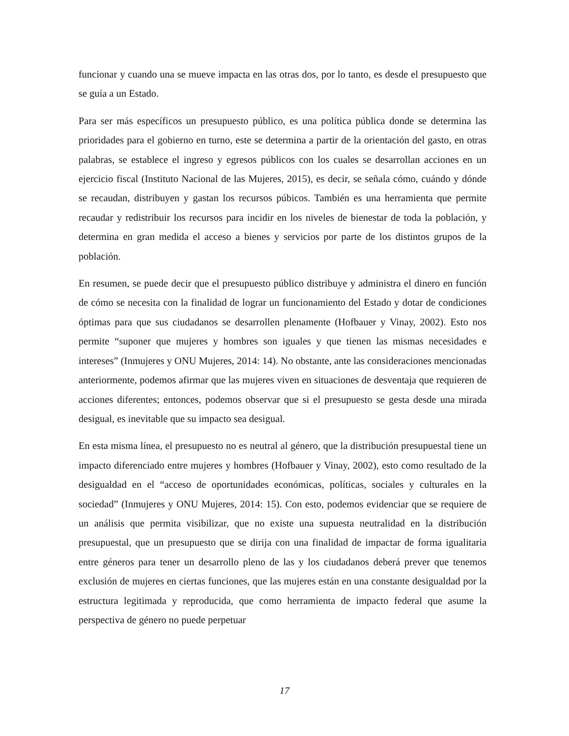funcionar y cuando una se mueve impacta en las otras dos, por lo tanto, es desde el presupuesto que se guía a un Estado.
Para ser más específicos un presupuesto público, es una política pública donde se determina las prioridades para el gobierno en turno, este se determina a partir de la orientación del gasto, en otras palabras, se establece el ingreso y egresos públicos con los cuales se desarrollan acciones en un ejercicio fiscal (Instituto Nacional de las Mujeres, 2015), es decir, se señala cómo, cuándo y dónde se recaudan, distribuyen y gastan los recursos púbicos. También es una herramienta que permite recaudar y redistribuir los recursos para incidir en los niveles de bienestar de toda la población, y determina en gran medida el acceso a bienes y servicios por parte de los distintos grupos de la población.
En resumen, se puede decir que el presupuesto público distribuye y administra el dinero en función de cómo se necesita con la finalidad de lograr un funcionamiento del Estado y dotar de condiciones óptimas para que sus ciudadanos se desarrollen plenamente (Hofbauer y Vinay, 2002). Esto nos permite “suponer que mujeres y hombres son iguales y que tienen las mismas necesidades e intereses” (Inmujeres y ONU Mujeres, 2014: 14). No obstante, ante las consideraciones mencionadas anteriormente, podemos afirmar que las mujeres viven en situaciones de desventaja que requieren de acciones diferentes; entonces, podemos observar que si el presupuesto se gesta desde una mirada desigual, es inevitable que su impacto sea desigual.
En esta misma línea, el presupuesto no es neutral al género, que la distribución presupuestal tiene un impacto diferenciado entre mujeres y hombres (Hofbauer y Vinay, 2002), esto como resultado de la desigualdad en el “acceso de oportunidades económicas, políticas, sociales y culturales en la sociedad” (Inmujeres y ONU Mujeres, 2014: 15). Con esto, podemos evidenciar que se requiere de un análisis que permita visibilizar, que no existe una supuesta neutralidad en la distribución presupuestal, que un presupuesto que se dirija con una finalidad de impactar de forma igualitaria entre géneros para tener un desarrollo pleno de las y los ciudadanos deberá prever que tenemos exclusión de mujeres en ciertas funciones, que las mujeres están en una constante desigualdad por la estructura legitimada y reproducida, que como herramienta de impacto federal que asume la perspectiva de género no puede perpetuar
17